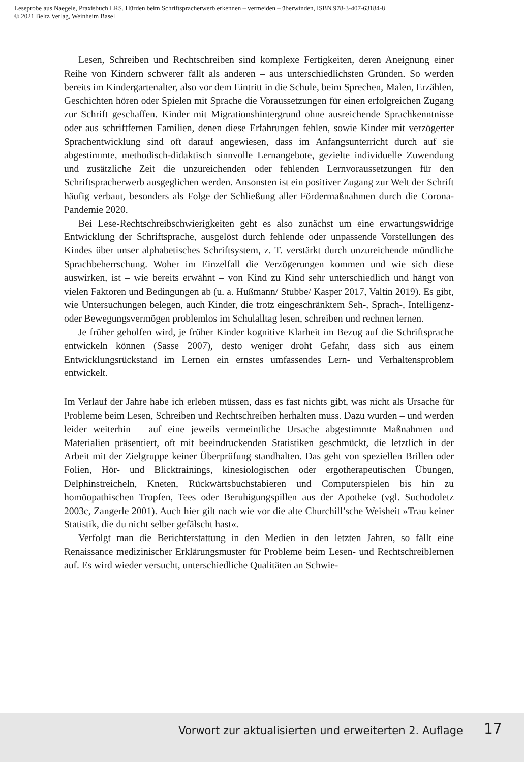Leseprobe aus Naegele, Praxisbuch LRS. Hürden beim Schriftspracherwerb erkennen – vermeiden – überwinden, ISBN 978-3-407-63184-8
© 2021 Beltz Verlag, Weinheim Basel
Lesen, Schreiben und Rechtschreiben sind komplexe Fertigkeiten, deren Aneignung einer Reihe von Kindern schwerer fällt als anderen – aus unterschiedlichsten Gründen. So werden bereits im Kindergartenalter, also vor dem Eintritt in die Schule, beim Sprechen, Malen, Erzählen, Geschichten hören oder Spielen mit Sprache die Voraussetzungen für einen erfolgreichen Zugang zur Schrift geschaffen. Kinder mit Migrationshintergrund ohne ausreichende Sprachkenntnisse oder aus schriftfernen Familien, denen diese Erfahrungen fehlen, sowie Kinder mit verzögerter Sprachentwicklung sind oft darauf angewiesen, dass im Anfangsunterricht durch auf sie abgestimmte, methodisch-didaktisch sinnvolle Lernangebote, gezielte individuelle Zuwendung und zusätzliche Zeit die unzureichenden oder fehlenden Lernvoraussetzungen für den Schriftspracherwerb ausgeglichen werden. Ansonsten ist ein positiver Zugang zur Welt der Schrift häufig verbaut, besonders als Folge der Schließung aller Fördermaßnahmen durch die Corona-Pandemie 2020.
Bei Lese-Rechtschreibschwierigkeiten geht es also zunächst um eine erwartungswidrige Entwicklung der Schriftsprache, ausgelöst durch fehlende oder unpassende Vorstellungen des Kindes über unser alphabetisches Schriftsystem, z. T. verstärkt durch unzureichende mündliche Sprachbeherrschung. Woher im Einzelfall die Verzögerungen kommen und wie sich diese auswirken, ist – wie bereits erwähnt – von Kind zu Kind sehr unterschiedlich und hängt von vielen Faktoren und Bedingungen ab (u. a. Hußmann/ Stubbe/ Kasper 2017, Valtin 2019). Es gibt, wie Untersuchungen belegen, auch Kinder, die trotz eingeschränktem Seh-, Sprach-, Intelligenz- oder Bewegungsvermögen problemlos im Schulalltag lesen, schreiben und rechnen lernen.
Je früher geholfen wird, je früher Kinder kognitive Klarheit im Bezug auf die Schriftsprache entwickeln können (Sasse 2007), desto weniger droht Gefahr, dass sich aus einem Entwicklungsrückstand im Lernen ein ernstes umfassendes Lern- und Verhaltensproblem entwickelt.
Im Verlauf der Jahre habe ich erleben müssen, dass es fast nichts gibt, was nicht als Ursache für Probleme beim Lesen, Schreiben und Rechtschreiben herhalten muss. Dazu wurden – und werden leider weiterhin – auf eine jeweils vermeintliche Ursache abgestimmte Maßnahmen und Materialien präsentiert, oft mit beeindruckenden Statistiken geschmückt, die letztlich in der Arbeit mit der Zielgruppe keiner Überprüfung standhalten. Das geht von speziellen Brillen oder Folien, Hör- und Blicktrainings, kinesiologischen oder ergotherapeutischen Übungen, Delphinstreicheln, Kneten, Rückwärtsbuchstabieren und Computerspielen bis hin zu homöopathischen Tropfen, Tees oder Beruhigungspillen aus der Apotheke (vgl. Suchodoletz 2003c, Zangerle 2001). Auch hier gilt nach wie vor die alte Churchill’sche Weisheit »Trau keiner Statistik, die du nicht selber gefälscht hast«.
Verfolgt man die Berichterstattung in den Medien in den letzten Jahren, so fällt eine Renaissance medizinischer Erklärungsmuster für Probleme beim Lesen- und Rechtschreiblernen auf. Es wird wieder versucht, unterschiedliche Qualitäten an Schwie-
Vorwort zur aktualisierten und erweiterten 2. Auflage
17